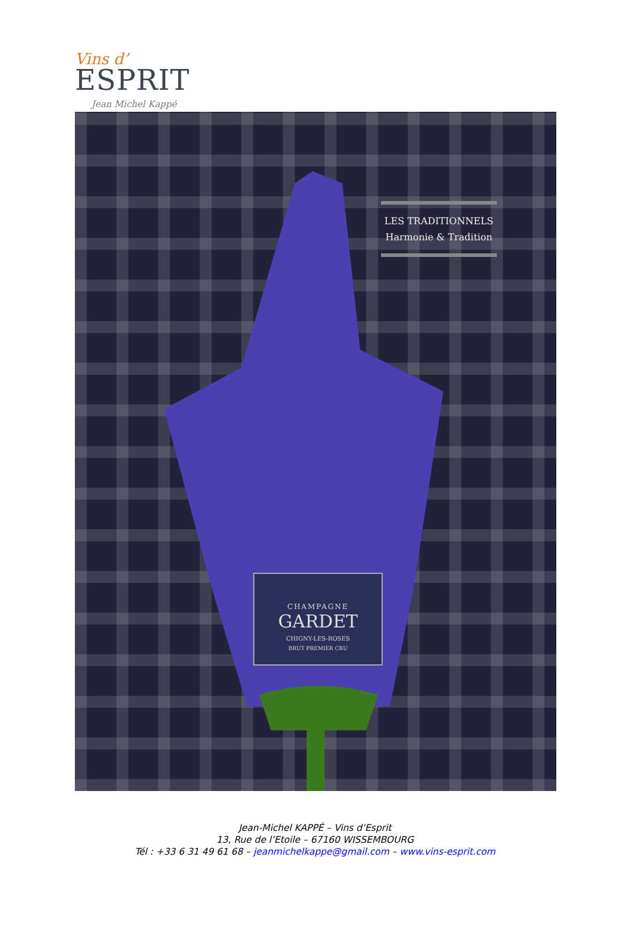Vins d’
ESPRIT
Jean Michel Kappé
LES TRADITIONNELS
Harmonie & Tradition
CHAMPAGNE
GARDET
CHIGNY-LES-ROSES
BRUT PREMIER CRU
Jean-Michel KAPPÉ – Vins d’Esprit
13, Rue de l’Etoile – 67160 WISSEMBOURG
Tél : +33 6 31 49 61 68 – jeanmichelkappe@gmail.com – www.vins-esprit.com